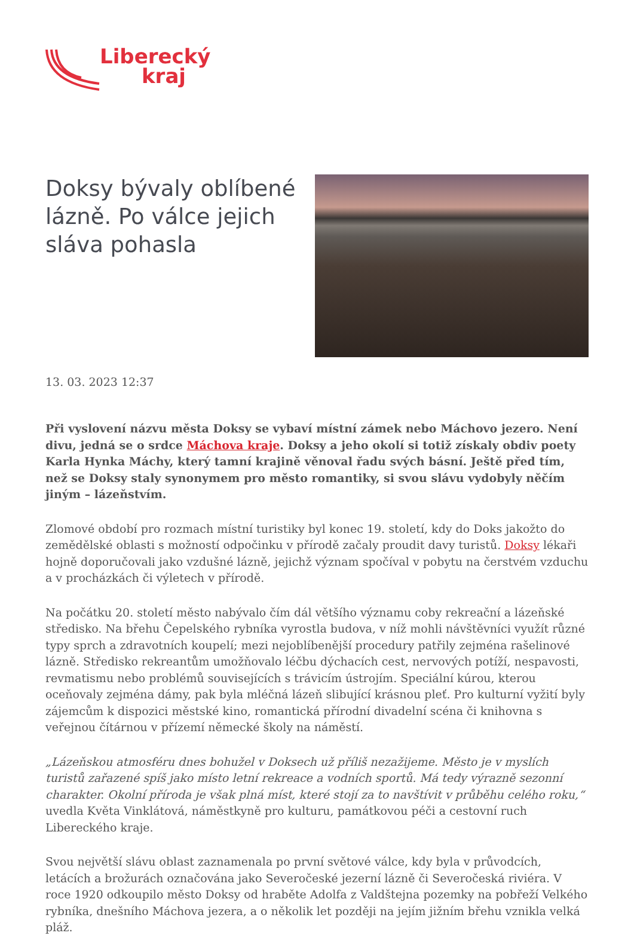Liberecký
kraj
Doksy bývaly oblíbené lázně. Po válce jejich sláva pohasla
13. 03. 2023 12:37
Při vyslovení názvu města Doksy se vybaví místní zámek nebo Máchovo jezero. Není divu, jedná se o srdce Máchova kraje. Doksy a jeho okolí si totiž získaly obdiv poety Karla Hynka Máchy, který tamní krajině věnoval řadu svých básní. Ještě před tím, než se Doksy staly synonymem pro město romantiky, si svou slávu vydobyly něčím jiným – lázeňstvím.
Zlomové období pro rozmach místní turistiky byl konec 19. století, kdy do Doks jakožto do zemědělské oblasti s možností odpočinku v přírodě začaly proudit davy turistů. Doksy lékaři hojně doporučovali jako vzdušné lázně, jejichž význam spočíval v pobytu na čerstvém vzduchu a v procházkách či výletech v přírodě.
Na počátku 20. století město nabývalo čím dál většího významu coby rekreační a lázeňské středisko. Na břehu Čepelského rybníka vyrostla budova, v níž mohli návštěvníci využít různé typy sprch a zdravotních koupelí; mezi nejoblíbenější procedury patřily zejména rašelinové lázně. Středisko rekreantům umožňovalo léčbu dýchacích cest, nervových potíží, nespavosti, revmatismu nebo problémů souvisejících s trávicím ústrojím. Speciální kúrou, kterou oceňovaly zejména dámy, pak byla mléčná lázeň slibující krásnou pleť. Pro kulturní vyžití byly zájemcům k dispozici městské kino, romantická přírodní divadelní scéna či knihovna s veřejnou čítárnou v přízemí německé školy na náměstí.
„Lázeňskou atmosféru dnes bohužel v Doksech už příliš nezažijeme. Město je v myslích turistů zařazené spíš jako místo letní rekreace a vodních sportů. Má tedy výrazně sezonní charakter. Okolní příroda je však plná míst, které stojí za to navštívit v průběhu celého roku,“ uvedla Květa Vinklátová, náměstkyně pro kulturu, památkovou péči a cestovní ruch Libereckého kraje.
Svou největší slávu oblast zaznamenala po první světové válce, kdy byla v průvodcích, letácích a brožurách označována jako Severočeské jezerní lázně či Severočeská riviéra. V roce 1920 odkoupilo město Doksy od hraběte Adolfa z Valdštejna pozemky na pobřeží Velkého rybníka, dnešního Máchova jezera, a o několik let později na jejím jižním břehu vznikla velká pláž.